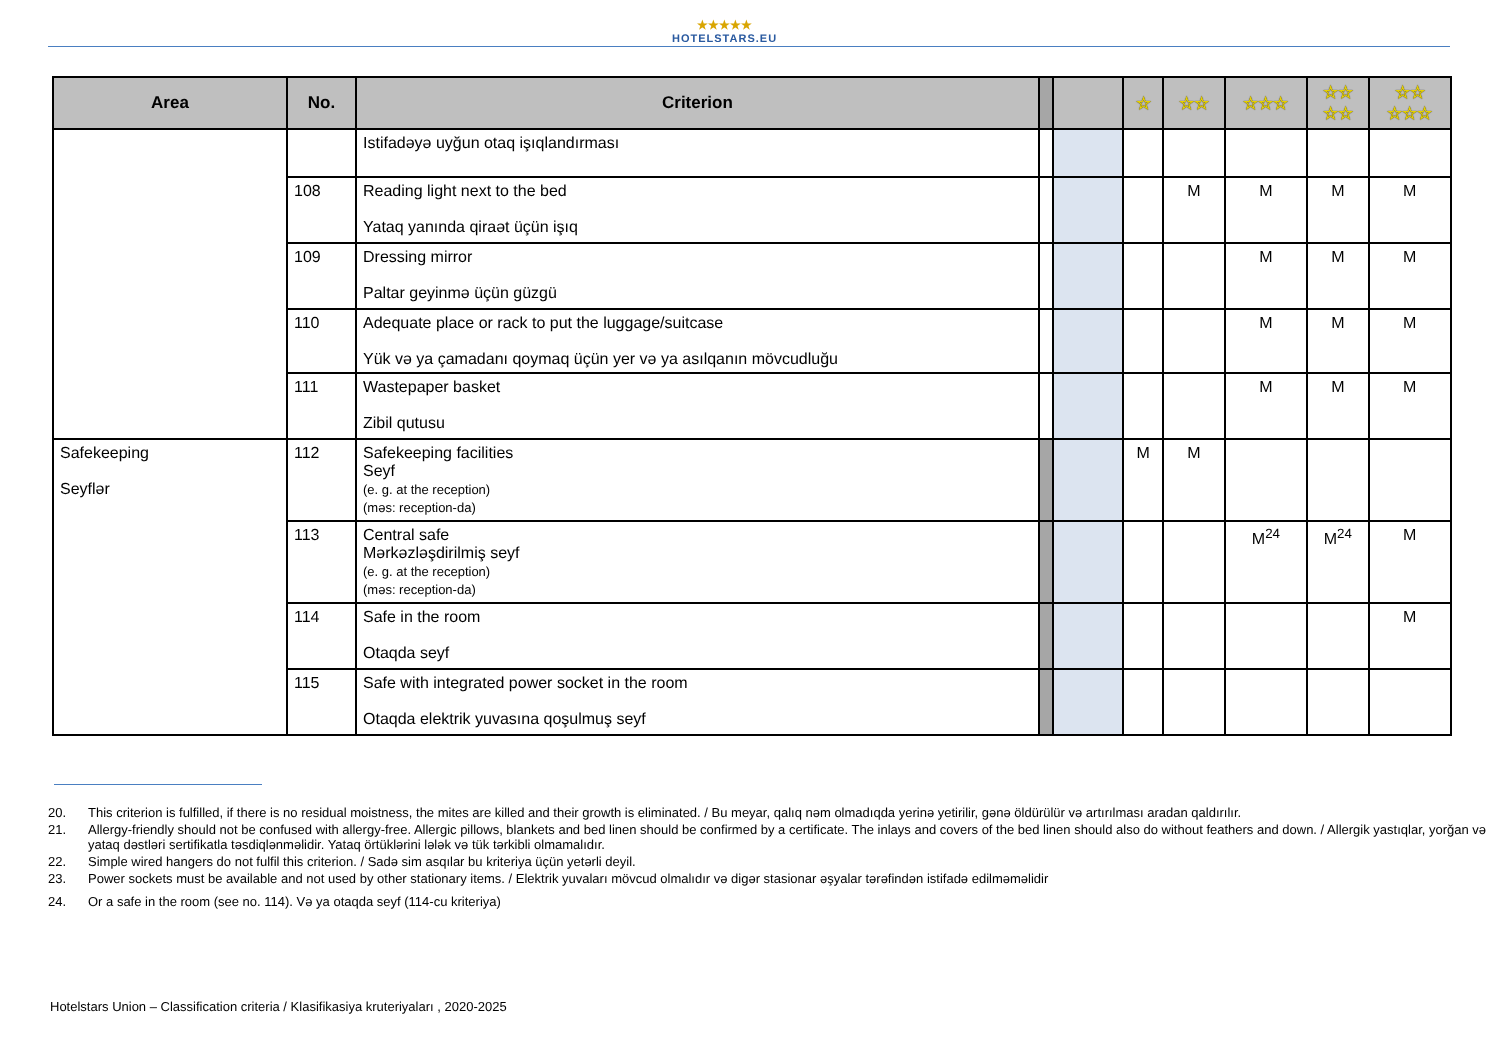★★★★★
HOTELSTARS.EU
| Area | No. | Criterion | | | ☆ | ☆☆ | ☆☆☆ | ☆☆ ☆☆ | ☆☆ ☆☆☆ |
| --- | --- | --- | --- | --- | --- | --- | --- | --- | --- |
| | | Istifadəyə uyğun otaq işıqlandırması | | | | | | | |
| | 108 | Reading light next to the bed Yataq yanında qiraət üçün işıq | | | | M | M | M | M |
| | 109 | Dressing mirror Paltar geyinmə üçün güzgü | | | | | M | M | M |
| | 110 | Adequate place or rack to put the luggage/suitcase Yük və ya çamadanı qoymaq üçün yer və ya asılqanın mövcudluğu | | | | | M | M | M |
| | 111 | Wastepaper basket Zibil qutusu | | | | | M | M | M |
| Safekeeping Seyflər | 112 | Safekeeping facilities Seyf (e. g. at the reception) (məs: reception-da) | | | M | M | | | |
| | 113 | Central safe Mərkəzləşdirilmiş seyf (e. g. at the reception) (məs: reception-da) | | | | | M<sup>24</sup> | M<sup>24</sup> | M |
| | 114 | Safe in the room Otaqda seyf | | | | | | | M |
| | 115 | Safe with integrated power socket in the room Otaqda elektrik yuvasına qoşulmuş seyf | | | | | | | |
20. This criterion is fulfilled, if there is no residual moistness, the mites are killed and their growth is eliminated. / Bu meyar, qalıq nəm olmadıqda yerinə yetirilir, gənə öldürülür və artırılması aradan qaldırılır.
21. Allergy-friendly should not be confused with allergy-free. Allergic pillows, blankets and bed linen should be confirmed by a certificate. The inlays and covers of the bed linen should also do without feathers and down. / Allergik yastıqlar, yorğan və yataq dəstləri sertifikatla təsdiqlənməlidir. Yataq örtüklərini lələk və tük tərkibli olmamalıdır.
22. Simple wired hangers do not fulfil this criterion. / Sadə sim asqılar bu kriteriya üçün yetərli deyil.
23. Power sockets must be available and not used by other stationary items. / Elektrik yuvaları mövcud olmalıdır və digər stasionar əşyalar tərəfindən istifadə edilməməlidir
24. Or a safe in the room (see no. 114). Və ya otaqda seyf (114-cu kriteriya)
Hotelstars Union – Classification criteria / Klasifikasiya kruteriyaları , 2020-2025